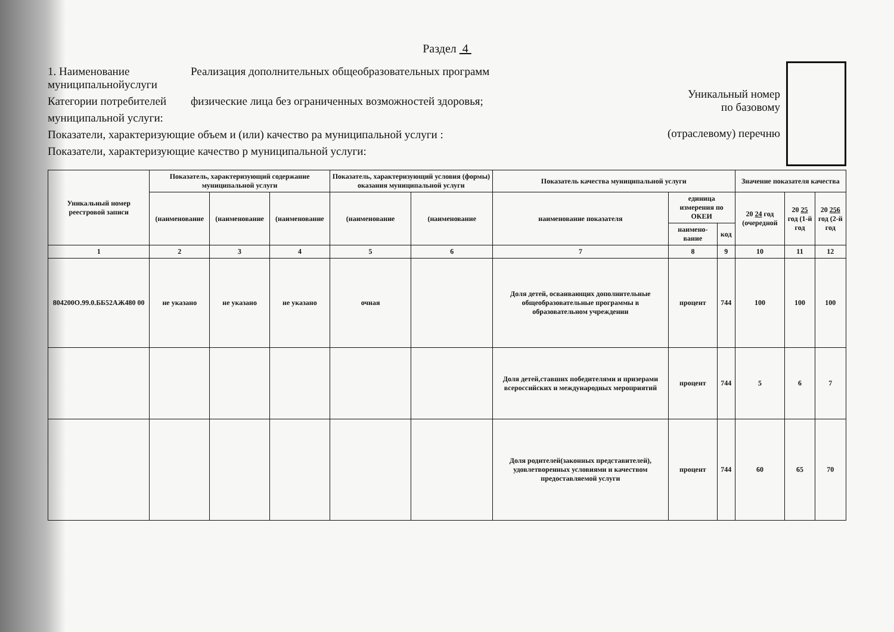Раздел 4
1. Наименование муниципальнойуслуги
Реализация дополнительных общеобразовательных программ
Категории потребителей
физические лица без ограниченных возможностей здоровья;
муниципальной услуги:
Показатели, характеризующие объем и (или) качество ра муниципальной услуги :
Показатели, характеризующие качество р муниципальной услуги:
Уникальный номер
по базовому
(отраслевому) перечню
| Уникальный номер реестровой записи | Показатель, характеризующий содержание муниципальной услуги | | | Показатель, характеризующий условия (формы) оказания муниципальной услуги | | Показатель качества муниципальной услуги | | | Значение показателя качества | | |
| --- | --- | --- | --- | --- | --- | --- | --- | --- | --- | --- | --- |
| | (наименование | (наименование | (наименование | (наименование | (наименование | наименование показателя | единица измерения по ОКЕИ | | 20 24 год (очередной | 20 25 год (1-й год | 20 256 год (2-й год |
| | | | | | | | наимено-вание | код | | | |
| 1 | 2 | 3 | 4 | 5 | 6 | 7 | 8 | 9 | 10 | 11 | 12 |
| 804200О.99.0.ББ52АЖ480 00 | не указано | не указано | не указано | очная | | Доля детей, осваивающих дополнительные общеобразовательные программы в образовательном учреждении | процент | 744 | 100 | 100 | 100 |
| | | | | | | Доля детей,ставших победителями и призерами всероссийских и международных мероприятий | процент | 744 | 5 | 6 | 7 |
| | | | | | | Доля родителей(законных представителей), удовлетворенных условиями и качеством предоставляемой услуги | процент | 744 | 60 | 65 | 70 |